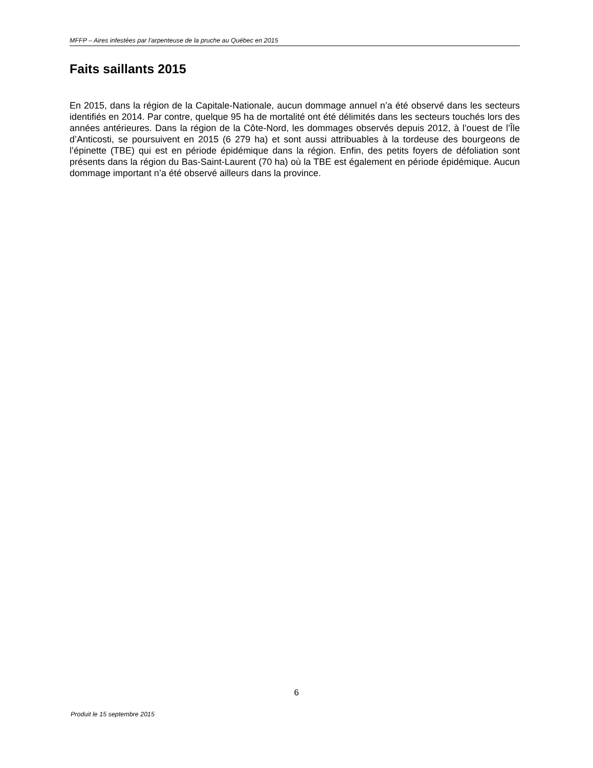MFFP – Aires infestées par l’arpenteuse de la pruche au Québec en 2015
Faits saillants 2015
En 2015, dans la région de la Capitale-Nationale, aucun dommage annuel n’a été observé dans les secteurs identifiés en 2014. Par contre, quelque 95 ha de mortalité ont été délimités dans les secteurs touchés lors des années antérieures. Dans la région de la Côte-Nord, les dommages observés depuis 2012, à l’ouest de l’Île d’Anticosti, se poursuivent en 2015 (6 279 ha) et sont aussi attribuables à la tordeuse des bourgeons de l’épinette (TBE) qui est en période épidémique dans la région. Enfin, des petits foyers de défoliation sont présents dans la région du Bas-Saint-Laurent (70 ha) où la TBE est également en période épidémique. Aucun dommage important n’a été observé ailleurs dans la province.
6
Produit le 15 septembre 2015